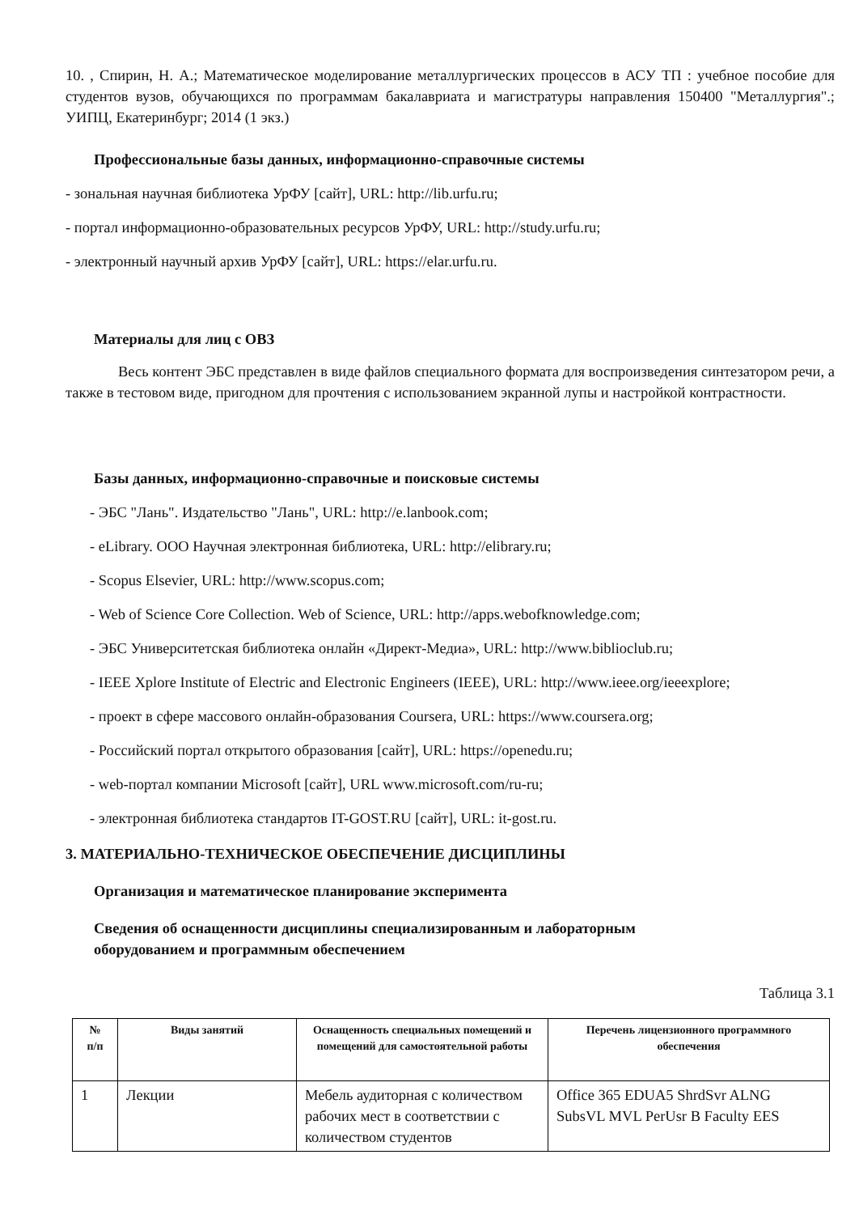10. , Спирин, Н. А.; Математическое моделирование металлургических процессов в АСУ ТП : учебное пособие для студентов вузов, обучающихся по программам бакалавриата и магистратуры направления 150400 "Металлургия".; УИПЦ, Екатеринбург; 2014 (1 экз.)
Профессиональные базы данных, информационно-справочные системы
- зональная научная библиотека УрФУ [сайт], URL: http://lib.urfu.ru;
- портал информационно-образовательных ресурсов УрФУ, URL: http://study.urfu.ru;
- электронный научный архив УрФУ [сайт], URL: https://elar.urfu.ru.
Материалы для лиц с ОВЗ
Весь контент ЭБС представлен в виде файлов специального формата для воспроизведения синтезатором речи, а также в тестовом виде, пригодном для прочтения с использованием экранной лупы и настройкой контрастности.
Базы данных, информационно-справочные и поисковые системы
- ЭБС "Лань". Издательство "Лань", URL: http://e.lanbook.com;
- eLibrary. ООО Научная электронная библиотека, URL: http://elibrary.ru;
- Scopus Elsevier, URL: http://www.scopus.com;
- Web of Science Core Collection. Web of Science, URL: http://apps.webofknowledge.com;
- ЭБС Университетская библиотека онлайн «Директ-Медиа», URL: http://www.biblioclub.ru;
- IEEE Xplore Institute of Electric and Electronic Engineers (IEEE), URL: http://www.ieee.org/ieeexplore;
- проект в сфере массового онлайн-образования Coursera, URL: https://www.coursera.org;
- Российский портал открытого образования [сайт], URL: https://openedu.ru;
- web-портал компании Microsoft [сайт], URL www.microsoft.com/ru-ru;
- электронная библиотека стандартов IT-GOST.RU [сайт], URL: it-gost.ru.
3. МАТЕРИАЛЬНО-ТЕХНИЧЕСКОЕ ОБЕСПЕЧЕНИЕ ДИСЦИПЛИНЫ
Организация и математическое планирование эксперимента
Сведения об оснащенности дисциплины специализированным и лабораторным
оборудованием и программным обеспечением
Таблица 3.1
| № п/п | Виды занятий | Оснащенность специальных помещений и помещений для самостоятельной работы | Перечень лицензионного программного обеспечения |
| --- | --- | --- | --- |
| 1 | Лекции | Мебель аудиторная с количеством рабочих мест в соответствии с количеством студентов | Office 365 EDUA5 ShrdSvr ALNG SubsVL MVL PerUsr B Faculty EES |